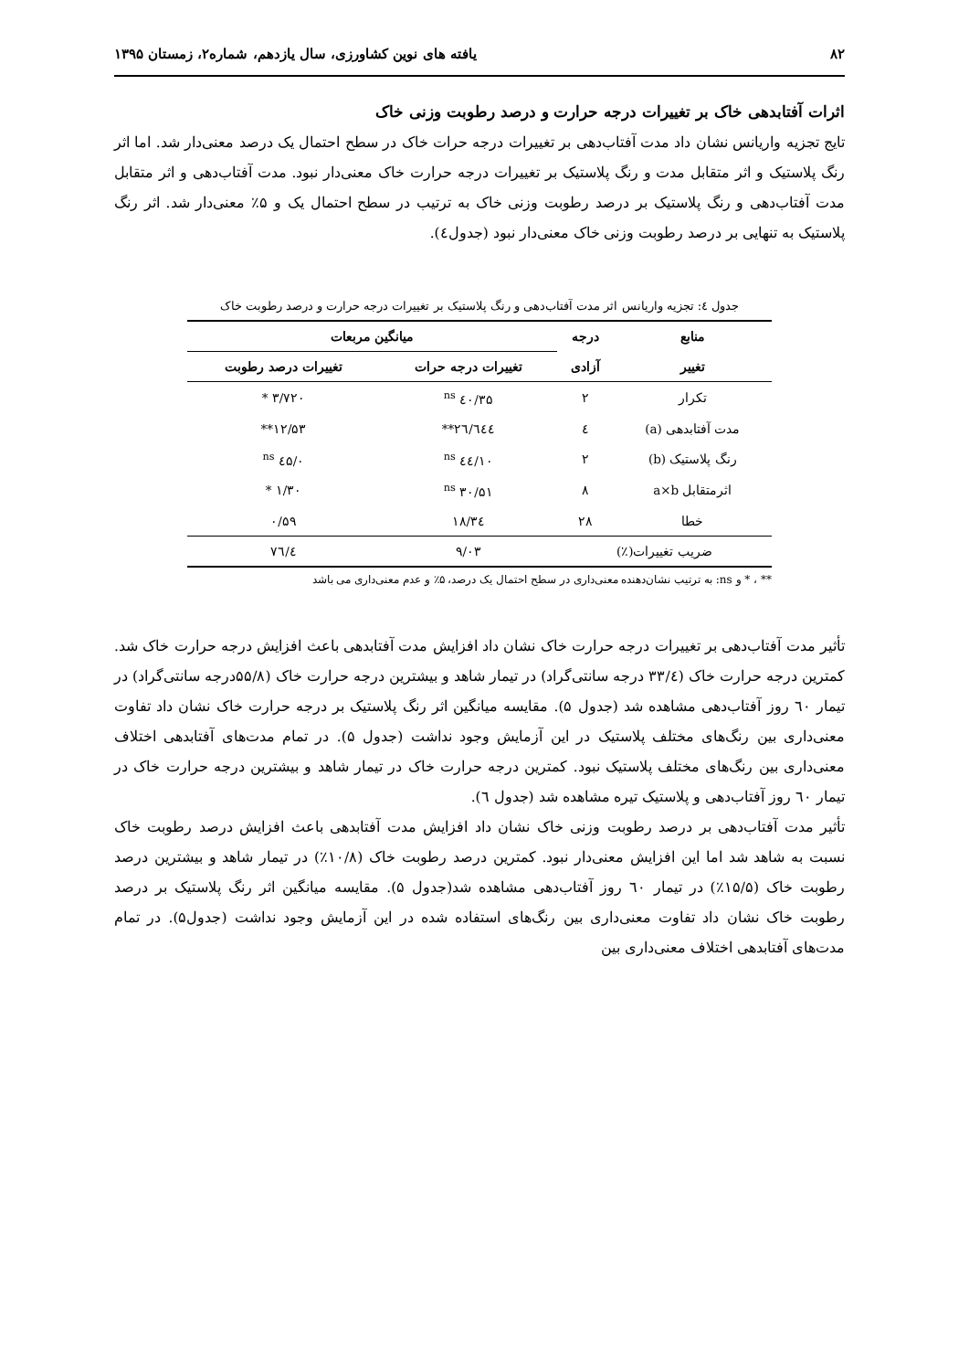۸۲ یافته های نوین کشاورزی، سال یازدهم، شماره۲، زمستان ۱۳۹۵
اثرات آفتابدهی خاک بر تغییرات درجه حرارت و درصد رطوبت وزنی خاک
تایج تجزیه واریانس نشان داد مدت آفتاب‌دهی بر تغییرات درجه حرات خاک در سطح احتمال یک درصد معنی‌دار شد. اما اثر رنگ پلاستیک و اثر متقابل مدت و رنگ پلاستیک بر تغییرات درجه حرارت خاک معنی‌دار نبود. مدت آفتاب‌دهی و اثر متقابل مدت آفتاب‌دهی و رنگ پلاستیک بر درصد رطوبت وزنی خاک به ترتیب در سطح احتمال یک و ۵٪ معنی‌دار شد. اثر رنگ پلاستیک به تنهایی بر درصد رطوبت وزنی خاک معنی‌دار نبود (جدول٤).
جدول ٤: تجزیه واریانس اثر مدت آفتاب‌دهی و رنگ پلاستیک بر تغییرات درجه حرارت و درصد رطوبت خاک
| منابع | درجه | میانگین مربعات | |
| --- | --- | --- | --- |
| تغییر | آزادی | تغییرات درجه حرات | تغییرات درصد رطوبت |
| تکرار | ۲ | ۳۵/٤۰ <sup>ns</sup> | ۳/۷۲۰ * |
| مدت آفتابدهی (a) | ٤ | ٦٤٤/۲٦** | ۱۲/۵۳** |
| رنگ پلاستیک (b) | ۲ | ۱۰/٤٤ <sup>ns</sup> | ۰/٤۵ <sup>ns</sup> |
| اثرمتقابل a×b | ۸ | ۳۰/۵۱ <sup>ns</sup> | ۱/۳۰ * |
| خطا | ۲۸ | ۱۸/۳٤ | ۰/۵۹ |
| ضریب تغییرات(٪) | | ۹/۰۳ | ٤/۷٦ |
** ، * و ns: به ترتیب نشان‌دهنده معنی‌داری در سطح احتمال یک درصد، ۵٪ و عدم معنی‌داری می باشد
تأثیر مدت آفتاب‌دهی بر تغییرات درجه حرارت خاک نشان داد افزایش مدت آفتابدهی باعث افزایش درجه حرارت خاک شد. کمترین درجه حرارت خاک (۳۳/٤ درجه سانتی‌گراد) در تیمار شاهد و بیشترین درجه حرارت خاک (۵۵/۸درجه سانتی‌گراد) در تیمار ٦۰ روز آفتاب‌دهی مشاهده شد (جدول ۵). مقایسه میانگین اثر رنگ پلاستیک بر درجه حرارت خاک نشان داد تفاوت معنی‌داری بین رنگ‌های مختلف پلاستیک در این آزمایش وجود نداشت (جدول ۵). در تمام مدت‌های آفتابدهی اختلاف معنی‌داری بین رنگ‌های مختلف پلاستیک نبود. کمترین درجه حرارت خاک در تیمار شاهد و بیشترین درجه حرارت خاک در تیمار ٦۰ روز آفتاب‌دهی و پلاستیک تیره مشاهده شد (جدول ٦).
تأثیر مدت آفتاب‌دهی بر درصد رطوبت وزنی خاک نشان داد افزایش مدت آفتابدهی باعث افزایش درصد رطوبت خاک نسبت به شاهد شد اما این افزایش معنی‌دار نبود. کمترین درصد رطوبت خاک (۱۰/۸٪) در تیمار شاهد و بیشترین درصد رطوبت خاک (۱۵/۵٪) در تیمار ٦۰ روز آفتاب‌دهی مشاهده شد(جدول ۵). مقایسه میانگین اثر رنگ پلاستیک بر درصد رطوبت خاک نشان داد تفاوت معنی‌داری بین رنگ‌های استفاده شده در این آزمایش وجود نداشت (جدول۵). در تمام مدت‌های آفتابدهی اختلاف معنی‌داری بین